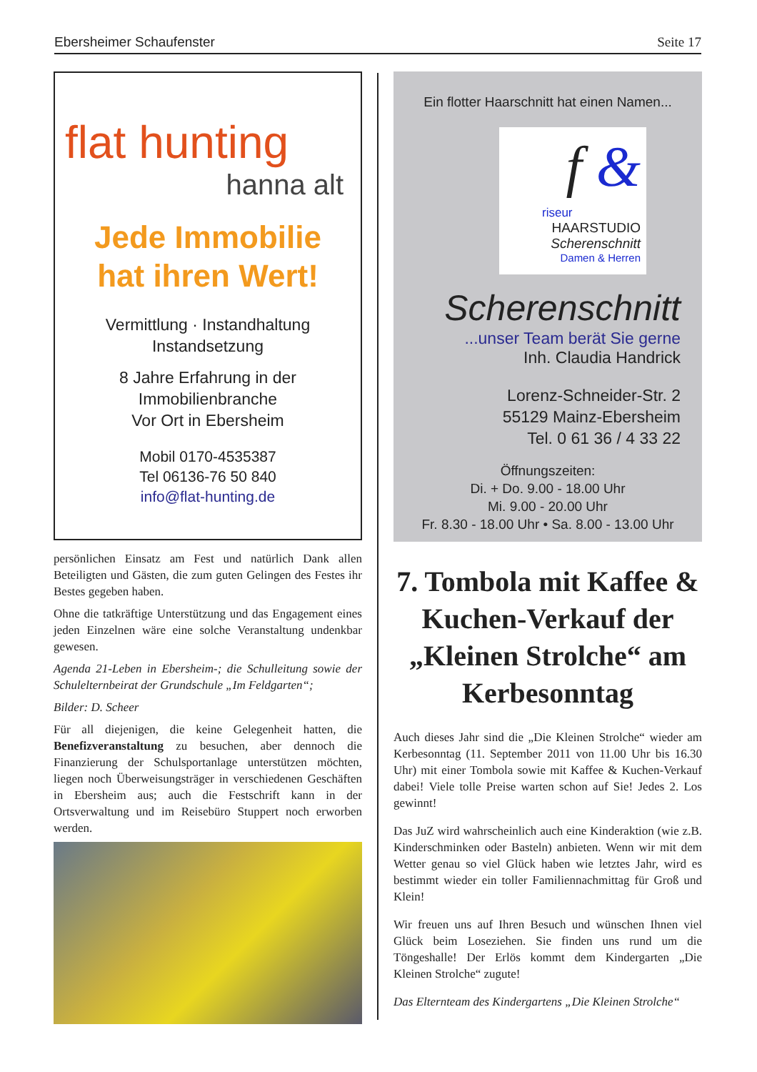Ebersheimer Schaufenster Seite 17
flat hunting
hanna alt
Jede Immobilie
hat ihren Wert!
Vermittlung · Instandhaltung
Instandsetzung
8 Jahre Erfahrung in der
Immobilienbranche
Vor Ort in Ebersheim
Mobil 0170-4535387
Tel 06136-76 50 840
info@flat-hunting.de
persönlichen Einsatz am Fest und natürlich Dank allen Beteiligten und Gästen, die zum guten Gelingen des Festes ihr Bestes gegeben haben.
Ohne die tatkräftige Unterstützung und das Engagement eines jeden Einzelnen wäre eine solche Veranstaltung undenkbar gewesen.
Agenda 21-Leben in Ebersheim-; die Schulleitung sowie der Schulelternbeirat der Grundschule „Im Feldgarten“;
Bilder: D. Scheer
Für all diejenigen, die keine Gelegenheit hatten, die Benefizveranstaltung zu besuchen, aber dennoch die Finanzierung der Schulsportanlage unterstützen möchten, liegen noch Überweisungsträger in verschiedenen Geschäften in Ebersheim aus; auch die Festschrift kann in der Ortsverwaltung und im Reisebüro Stuppert noch erworben werden.
Ein flotter Haarschnitt hat einen Namen...
f &
riseur
HAARSTUDIO
Scherenschnitt
Damen & Herren
Scherenschnitt
...unser Team berät Sie gerne
Inh. Claudia Handrick
Lorenz-Schneider-Str. 2
55129 Mainz-Ebersheim
Tel. 0 61 36 / 4 33 22
Öffnungszeiten:
Di. + Do. 9.00 - 18.00 Uhr
Mi. 9.00 - 20.00 Uhr
Fr. 8.30 - 18.00 Uhr • Sa. 8.00 - 13.00 Uhr
7. Tombola mit Kaffee & Kuchen-Verkauf der „Kleinen Strolche“ am Kerbesonntag
Auch dieses Jahr sind die „Die Kleinen Strolche“ wieder am Kerbesonntag (11. September 2011 von 11.00 Uhr bis 16.30 Uhr) mit einer Tombola sowie mit Kaffee & Kuchen-Verkauf dabei! Viele tolle Preise warten schon auf Sie! Jedes 2. Los gewinnt!
Das JuZ wird wahrscheinlich auch eine Kinderaktion (wie z.B. Kinderschminken oder Basteln) anbieten. Wenn wir mit dem Wetter genau so viel Glück haben wie letztes Jahr, wird es bestimmt wieder ein toller Familiennachmittag für Groß und Klein!
Wir freuen uns auf Ihren Besuch und wünschen Ihnen viel Glück beim Loseziehen. Sie finden uns rund um die Töngeshalle! Der Erlös kommt dem Kindergarten „Die Kleinen Strolche“ zugute!
Das Elternteam des Kindergartens „Die Kleinen Strolche“